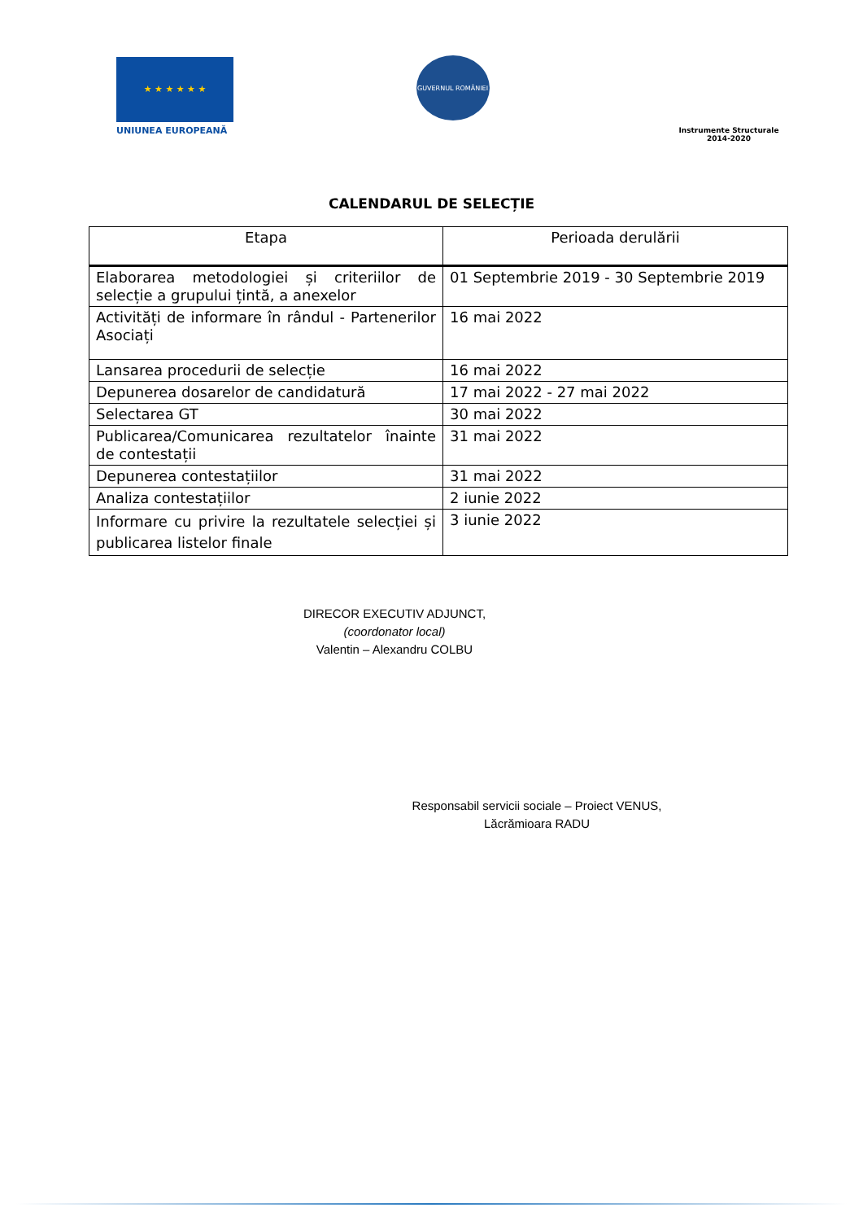★ ★ ★ ★ ★ ★
UNIUNEA EUROPEANĂ
GUVERNUL ROMÂNIEI
Instrumente Structurale
2014-2020
CALENDARUL DE SELECȚIE
| Etapa | Perioada derulării |
| --- | --- |
| Elaborarea metodologiei și criteriilor de selecție a grupului țintă, a anexelor | 01 Septembrie 2019 - 30 Septembrie 2019 |
| Activități de informare în rândul - Partenerilor Asociați | 16 mai 2022 |
| Lansarea procedurii de selecție | 16 mai 2022 |
| Depunerea dosarelor de candidatură | 17 mai 2022 - 27 mai 2022 |
| Selectarea GT | 30 mai 2022 |
| Publicarea/Comunicarea rezultatelor înainte de contestații | 31 mai 2022 |
| Depunerea contestațiilor | 31 mai 2022 |
| Analiza contestațiilor | 2 iunie 2022 |
| Informare cu privire la rezultatele selecției și publicarea listelor finale | 3 iunie 2022 |
DIRECOR EXECUTIV ADJUNCT,
(coordonator local)
Valentin – Alexandru COLBU
Responsabil servicii sociale – Proiect VENUS,
Lăcrămioara RADU